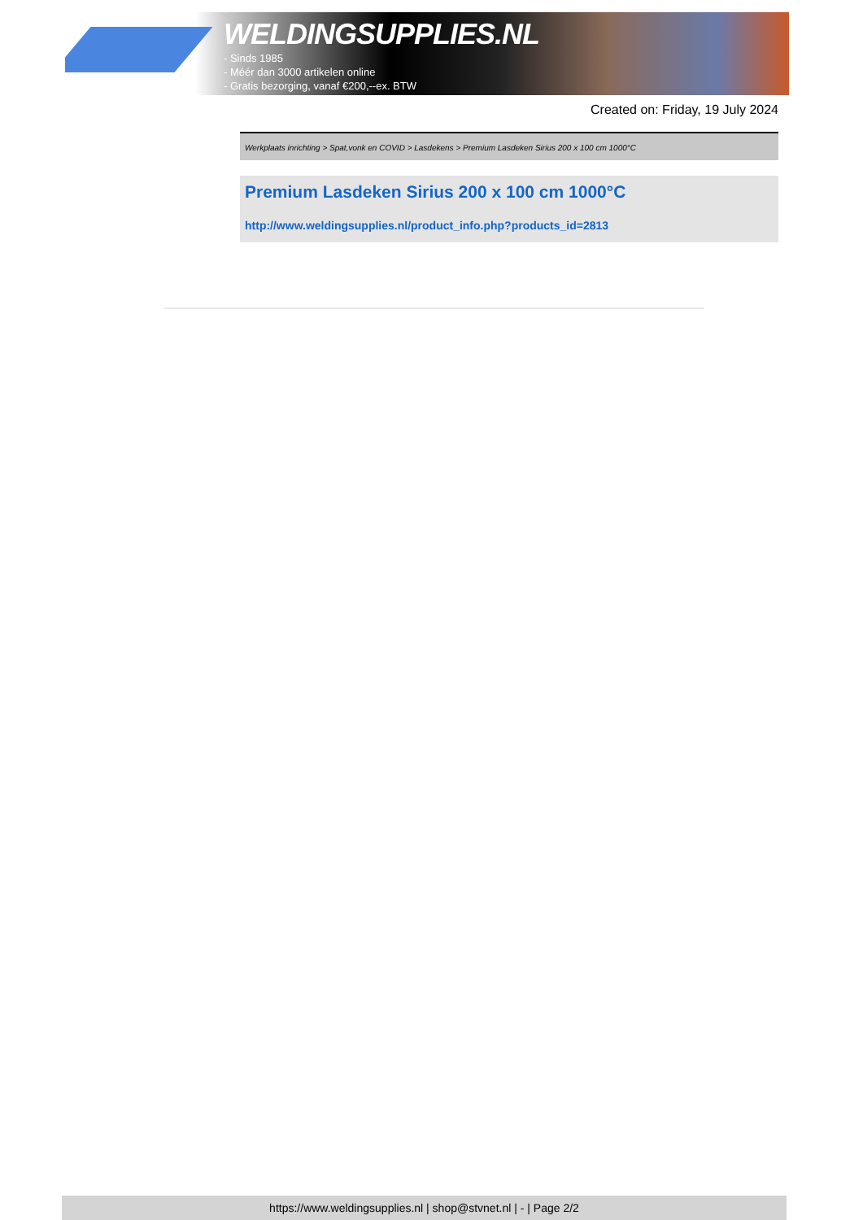WELDINGSUPPLIES.NL
- Sinds 1985
- Méér dan 3000 artikelen online
- Gratis bezorging, vanaf €200,--ex. BTW
Created on: Friday, 19 July 2024
Werkplaats inrichting > Spat,vonk en COVID > Lasdekens > Premium Lasdeken Sirius 200 x 100 cm 1000°C
Premium Lasdeken Sirius 200 x 100 cm 1000°C
http://www.weldingsupplies.nl/product_info.php?products_id=2813
https://www.weldingsupplies.nl | shop@stvnet.nl | - | Page 2/2